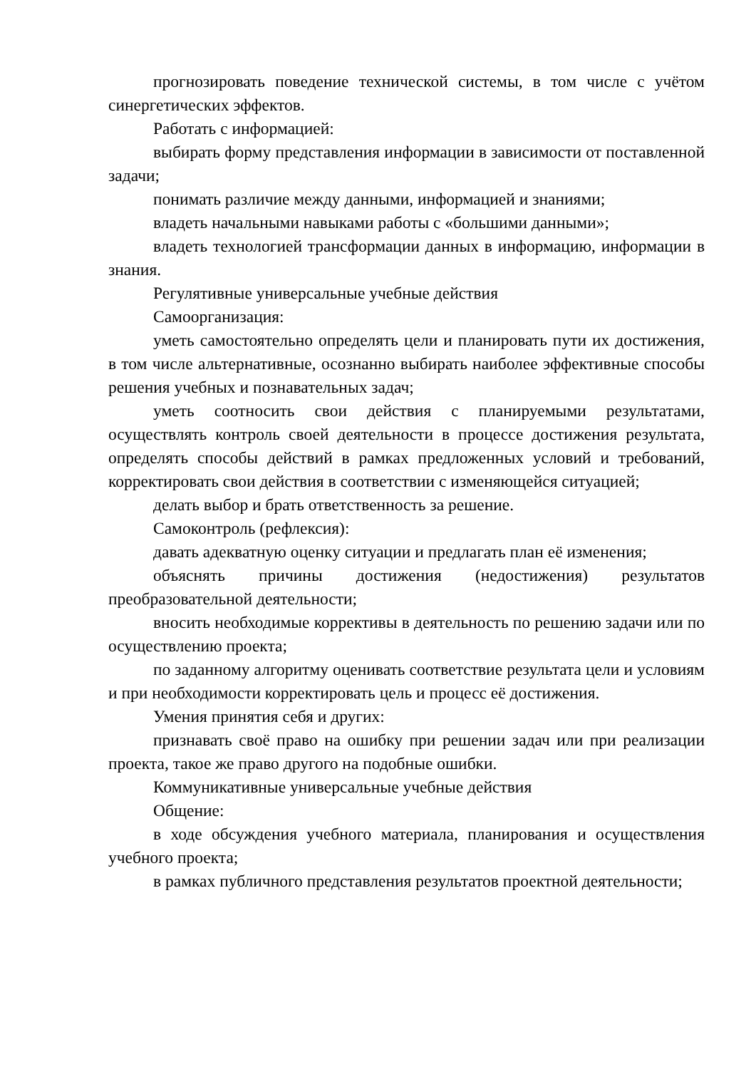прогнозировать поведение технической системы, в том числе с учётом синергетических эффектов.
Работать с информацией:
выбирать форму представления информации в зависимости от поставленной задачи;
понимать различие между данными, информацией и знаниями;
владеть начальными навыками работы с «большими данными»;
владеть технологией трансформации данных в информацию, информации в знания.
Регулятивные универсальные учебные действия
Самоорганизация:
уметь самостоятельно определять цели и планировать пути их достижения, в том числе альтернативные, осознанно выбирать наиболее эффективные способы решения учебных и познавательных задач;
уметь соотносить свои действия с планируемыми результатами, осуществлять контроль своей деятельности в процессе достижения результата, определять способы действий в рамках предложенных условий и требований, корректировать свои действия в соответствии с изменяющейся ситуацией;
делать выбор и брать ответственность за решение.
Самоконтроль (рефлексия):
давать адекватную оценку ситуации и предлагать план её изменения;
объяснять причины достижения (недостижения) результатов преобразовательной деятельности;
вносить необходимые коррективы в деятельность по решению задачи или по осуществлению проекта;
по заданному алгоритму оценивать соответствие результата цели и условиям и при необходимости корректировать цель и процесс её достижения.
Умения принятия себя и других:
признавать своё право на ошибку при решении задач или при реализации проекта, такое же право другого на подобные ошибки.
Коммуникативные универсальные учебные действия
Общение:
в ходе обсуждения учебного материала, планирования и осуществления учебного проекта;
в рамках публичного представления результатов проектной деятельности;